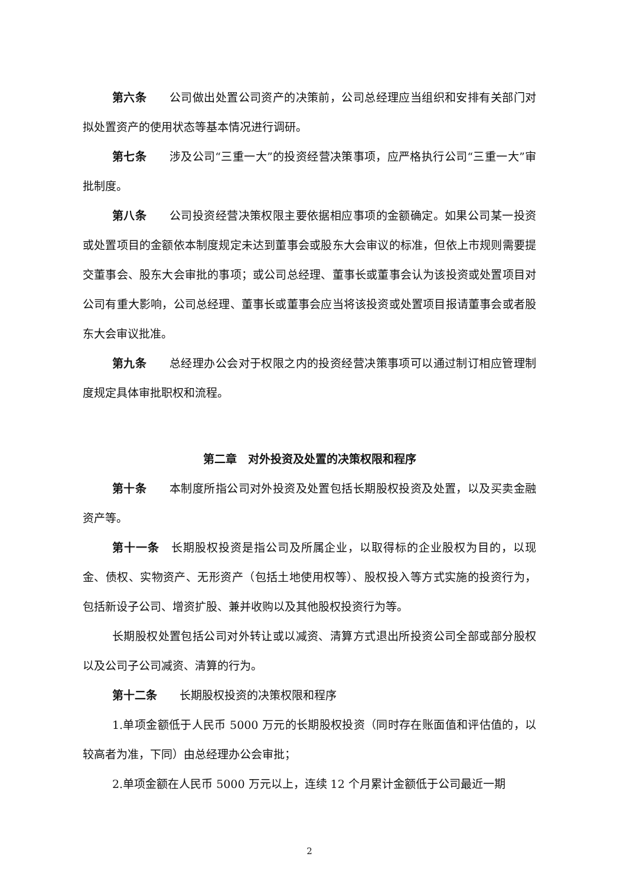第六条　　公司做出处置公司资产的决策前，公司总经理应当组织和安排有关部门对拟处置资产的使用状态等基本情况进行调研。
第七条　　涉及公司“三重一大”的投资经营决策事项，应严格执行公司“三重一大”审批制度。
第八条　　公司投资经营决策权限主要依据相应事项的金额确定。如果公司某一投资或处置项目的金额依本制度规定未达到董事会或股东大会审议的标准，但依上市规则需要提交董事会、股东大会审批的事项；或公司总经理、董事长或董事会认为该投资或处置项目对公司有重大影响，公司总经理、董事长或董事会应当将该投资或处置项目报请董事会或者股东大会审议批准。
第九条　　总经理办公会对于权限之内的投资经营决策事项可以通过制订相应管理制度规定具体审批职权和流程。
第二章　对外投资及处置的决策权限和程序
第十条　　本制度所指公司对外投资及处置包括长期股权投资及处置，以及买卖金融资产等。
第十一条　长期股权投资是指公司及所属企业，以取得标的企业股权为目的，以现金、债权、实物资产、无形资产（包括土地使用权等）、股权投入等方式实施的投资行为，包括新设子公司、增资扩股、兼并收购以及其他股权投资行为等。
长期股权处置包括公司对外转让或以减资、清算方式退出所投资公司全部或部分股权以及公司子公司减资、清算的行为。
第十二条　　长期股权投资的决策权限和程序
1.单项金额低于人民币 5000 万元的长期股权投资（同时存在账面值和评估值的，以较高者为准，下同）由总经理办公会审批；
2.单项金额在人民币 5000 万元以上，连续 12 个月累计金额低于公司最近一期
2